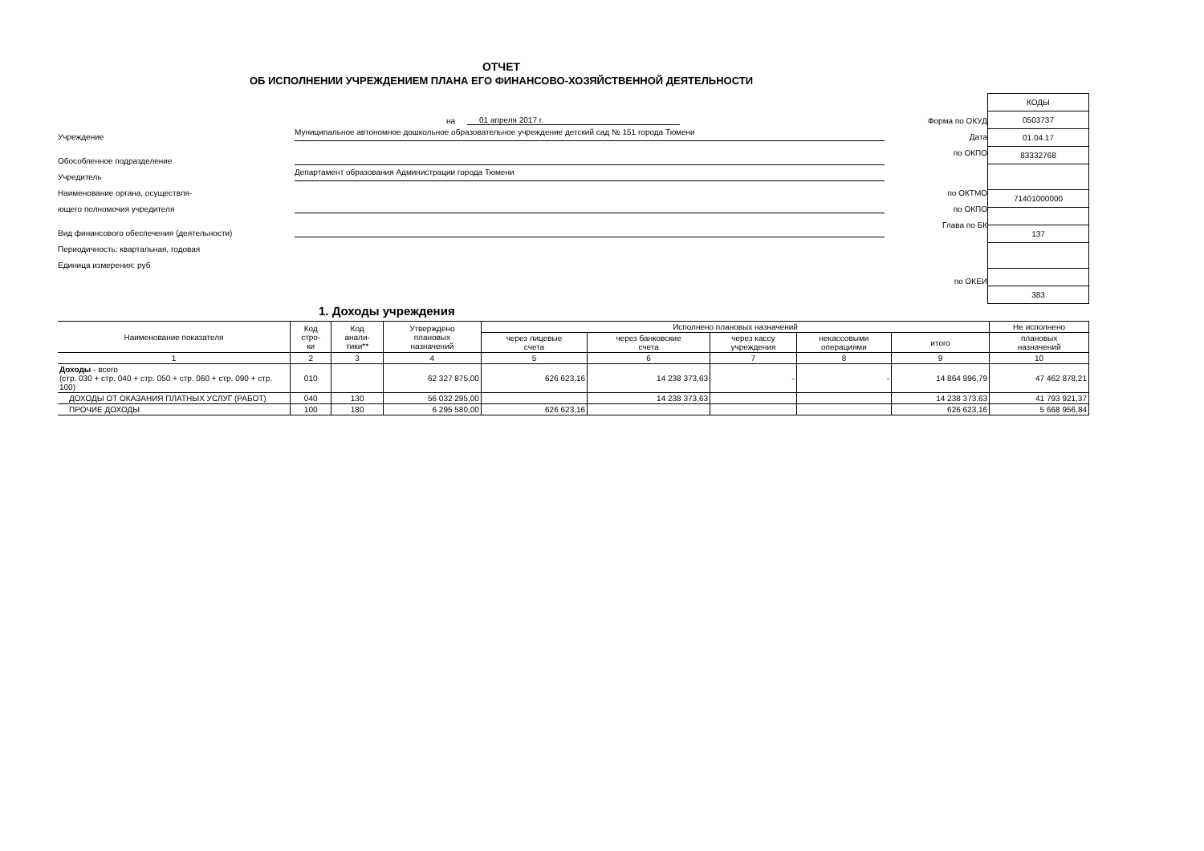ОТЧЕТ
ОБ ИСПОЛНЕНИИ УЧРЕЖДЕНИЕМ ПЛАНА ЕГО ФИНАНСОВО-ХОЗЯЙСТВЕННОЙ ДЕЯТЕЛЬНОСТИ
на 01 апреля 2017 г.
Учреждение Муниципальное автономное дошкольное образовательное учреждение детский сад № 151 города Тюмени
Обособленное подразделение
Учредитель Департамент образования Администрации города Тюмени
Наименование органа, осуществля-
ющего полномочия учредителя
Вид финансового обеспечения (деятельности)
Периодичность: квартальная, годовая
Единица измерения: руб
Форма по ОКУД
Дата
по ОКПО
по ОКТМО
по ОКПО
Глава по БК
по ОКЕИ
| КОДЫ |
| 0503737 |
| 01.04.17 |
| 83332768 |
| 71401000000 |
| 137 |
| 383 |
1. Доходы учреждения
| Наименование показателя | Код стро- ки | Код анали- тики** | Утверждено плановых назначений | Исполнено плановых назначений | | | | | Не исполнено |
| --- | --- | --- | --- | --- | --- | --- | --- | --- | --- |
| | | | | через лицевые счета | через банковские счета | через кассу учреждения | некассовыми операциями | итого | плановых назначений |
| 1 | 2 | 3 | 4 | 5 | 6 | 7 | 8 | 9 | 10 |
| Доходы - всего (стр. 030 + стр. 040 + стр. 050 + стр. 060 + стр. 090 + стр. 100) | 010 | | 62 327 875,00 | 626 623,16 | 14 238 373,63 | - | - | 14 864 996,79 | 47 462 878,21 |
| ДОХОДЫ ОТ ОКАЗАНИЯ ПЛАТНЫХ УСЛУГ (РАБОТ) | 040 | 130 | 56 032 295,00 | | 14 238 373,63 | | | 14 238 373,63 | 41 793 921,37 |
| ПРОЧИЕ ДОХОДЫ | 100 | 180 | 6 295 580,00 | 626 623,16 | | | | 626 623,16 | 5 668 956,84 |